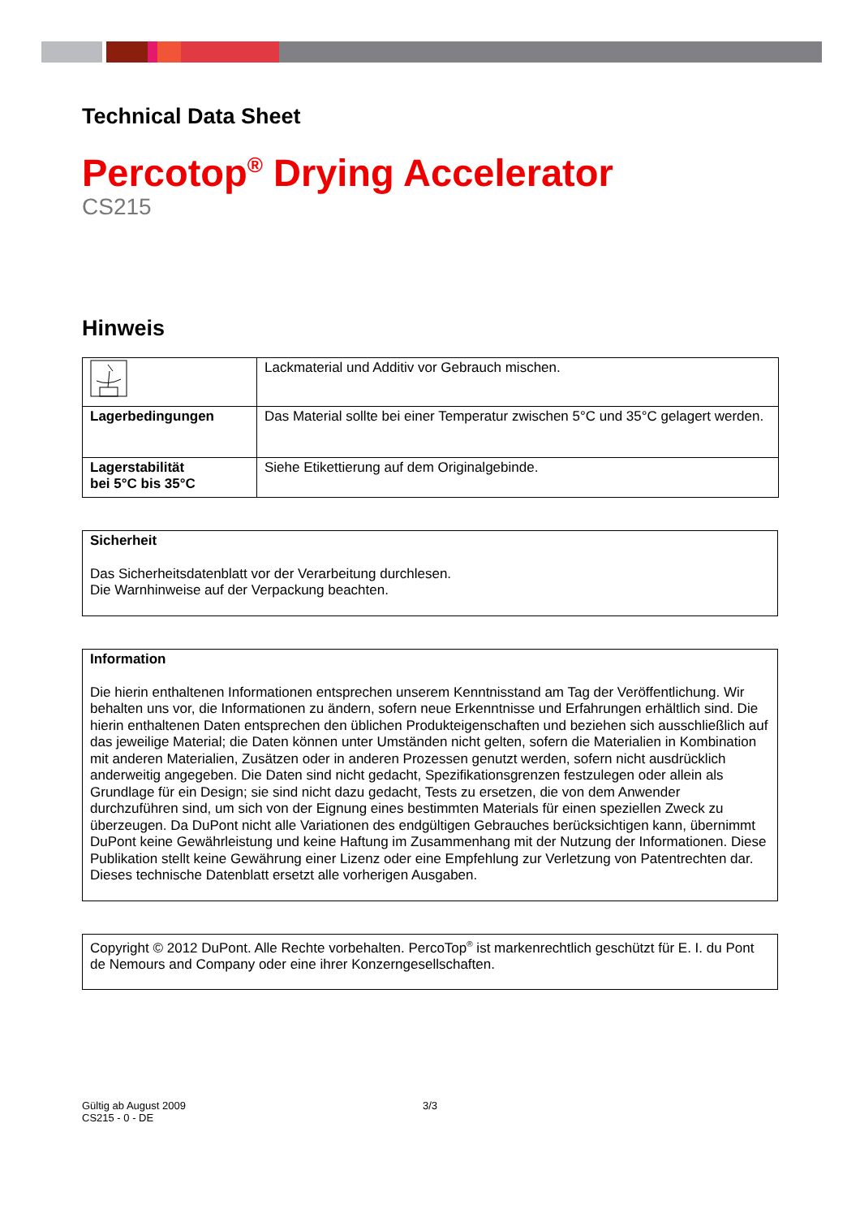Technical Data Sheet
Percotop<sup>®</sup> Drying Accelerator
CS215
Hinweis
| | Lackmaterial und Additiv vor Gebrauch mischen. |
| Lagerbedingungen | Das Material sollte bei einer Temperatur zwischen 5°C und 35°C gelagert werden. |
| Lagerstabilität bei 5°C bis 35°C | Siehe Etikettierung auf dem Originalgebinde. |
Sicherheit
Das Sicherheitsdatenblatt vor der Verarbeitung durchlesen.
Die Warnhinweise auf der Verpackung beachten.
Information
Die hierin enthaltenen Informationen entsprechen unserem Kenntnisstand am Tag der Veröffentlichung. Wir behalten uns vor, die Informationen zu ändern, sofern neue Erkenntnisse und Erfahrungen erhältlich sind. Die hierin enthaltenen Daten entsprechen den üblichen Produkteigenschaften und beziehen sich ausschließlich auf das jeweilige Material; die Daten können unter Umständen nicht gelten, sofern die Materialien in Kombination mit anderen Materialien, Zusätzen oder in anderen Prozessen genutzt werden, sofern nicht ausdrücklich anderweitig angegeben. Die Daten sind nicht gedacht, Spezifikationsgrenzen festzulegen oder allein als Grundlage für ein Design; sie sind nicht dazu gedacht, Tests zu ersetzen, die von dem Anwender durchzuführen sind, um sich von der Eignung eines bestimmten Materials für einen speziellen Zweck zu überzeugen. Da DuPont nicht alle Variationen des endgültigen Gebrauches berücksichtigen kann, übernimmt DuPont keine Gewährleistung und keine Haftung im Zusammenhang mit der Nutzung der Informationen. Diese Publikation stellt keine Gewährung einer Lizenz oder eine Empfehlung zur Verletzung von Patentrechten dar.
Dieses technische Datenblatt ersetzt alle vorherigen Ausgaben.
Copyright © 2012 DuPont. Alle Rechte vorbehalten. PercoTop<sup>®</sup> ist markenrechtlich geschützt für E. I. du Pont de Nemours and Company oder eine ihrer Konzerngesellschaften.
Gültig ab August 2009
CS215 - 0 - DE
3/3